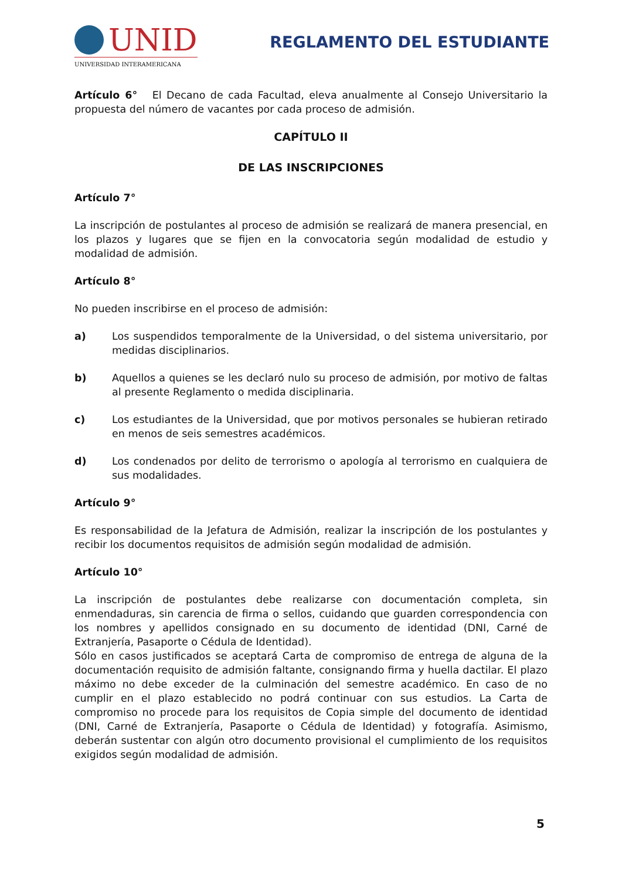UNID
UNIVERSIDAD INTERAMERICANA
REGLAMENTO DEL ESTUDIANTE
Artículo 6° El Decano de cada Facultad, eleva anualmente al Consejo Universitario la propuesta del número de vacantes por cada proceso de admisión.
CAPÍTULO II
DE LAS INSCRIPCIONES
Artículo 7°
La inscripción de postulantes al proceso de admisión se realizará de manera presencial, en los plazos y lugares que se fijen en la convocatoria según modalidad de estudio y modalidad de admisión.
Artículo 8°
No pueden inscribirse en el proceso de admisión:
a) Los suspendidos temporalmente de la Universidad, o del sistema universitario, por medidas disciplinarios.
b) Aquellos a quienes se les declaró nulo su proceso de admisión, por motivo de faltas al presente Reglamento o medida disciplinaria.
c) Los estudiantes de la Universidad, que por motivos personales se hubieran retirado en menos de seis semestres académicos.
d) Los condenados por delito de terrorismo o apología al terrorismo en cualquiera de sus modalidades.
Artículo 9°
Es responsabilidad de la Jefatura de Admisión, realizar la inscripción de los postulantes y recibir los documentos requisitos de admisión según modalidad de admisión.
Artículo 10°
La inscripción de postulantes debe realizarse con documentación completa, sin enmendaduras, sin carencia de firma o sellos, cuidando que guarden correspondencia con los nombres y apellidos consignado en su documento de identidad (DNI, Carné de Extranjería, Pasaporte o Cédula de Identidad).
Sólo en casos justificados se aceptará Carta de compromiso de entrega de alguna de la documentación requisito de admisión faltante, consignando firma y huella dactilar. El plazo máximo no debe exceder de la culminación del semestre académico. En caso de no cumplir en el plazo establecido no podrá continuar con sus estudios. La Carta de compromiso no procede para los requisitos de Copia simple del documento de identidad (DNI, Carné de Extranjería, Pasaporte o Cédula de Identidad) y fotografía. Asimismo, deberán sustentar con algún otro documento provisional el cumplimiento de los requisitos exigidos según modalidad de admisión.
5